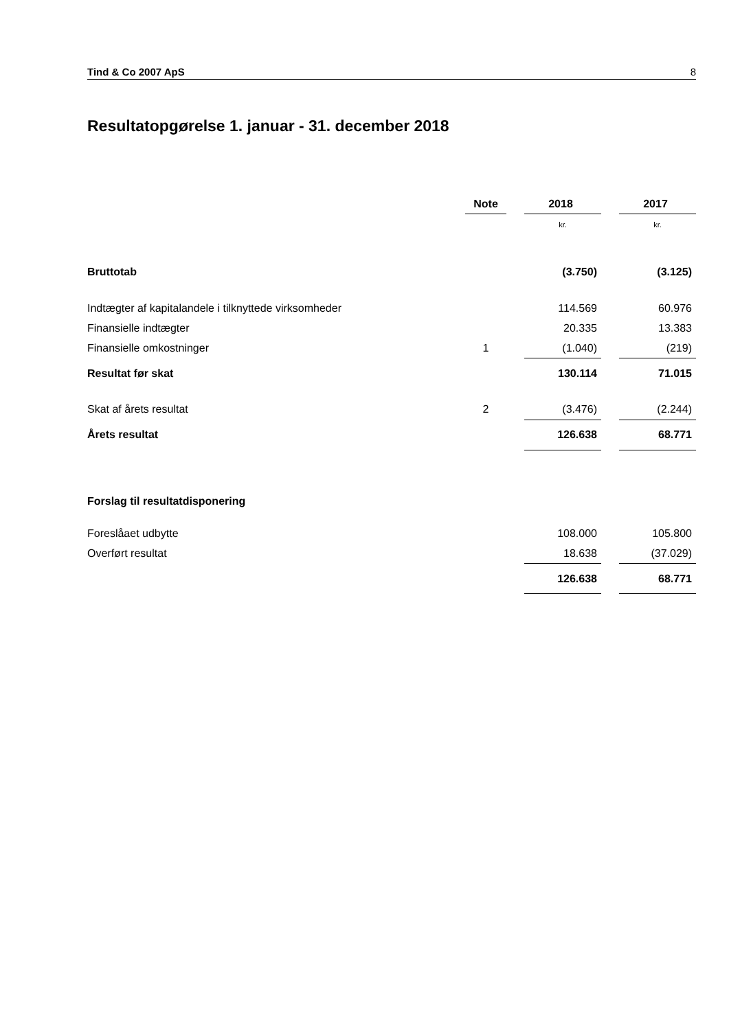Tind & Co 2007 ApS 8
Resultatopgørelse 1. januar - 31. december 2018
| | Note | | 2018 | | 2017 |
| | | | kr. | | kr. |
| Bruttotab | | | (3.750) | | (3.125) |
| Indtægter af kapitalandele i tilknyttede virksomheder | | | 114.569 | | 60.976 |
| Finansielle indtægter | | | 20.335 | | 13.383 |
| Finansielle omkostninger | 1 | | (1.040) | | (219) |
| Resultat før skat | | | 130.114 | | 71.015 |
| Skat af årets resultat | 2 | | (3.476) | | (2.244) |
| Årets resultat | | | 126.638 | | 68.771 |
| Forslag til resultatdisponering | | | | | |
| Foreslåaet udbytte | | | 108.000 | | 105.800 |
| Overført resultat | | | 18.638 | | (37.029) |
| | | | 126.638 | | 68.771 |